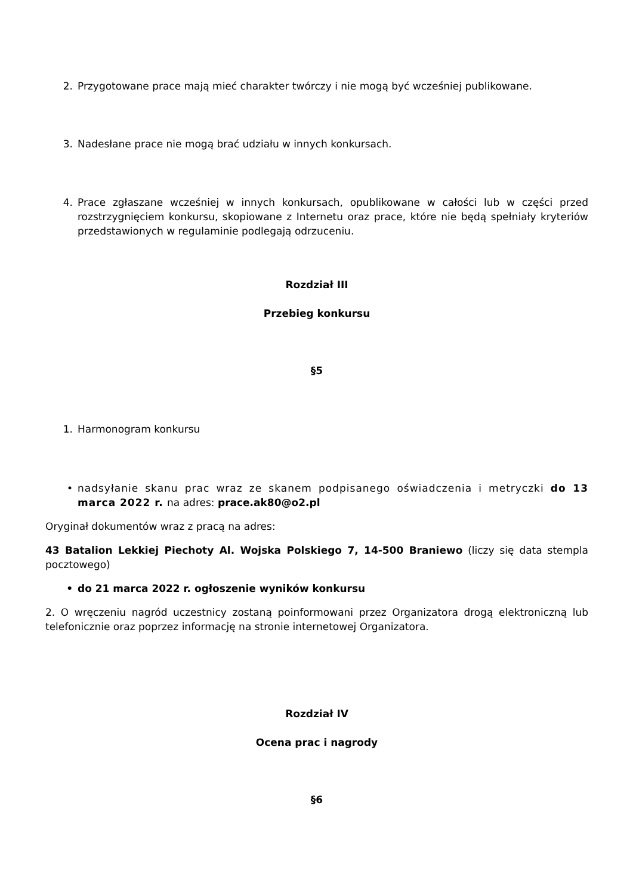2. Przygotowane prace mają mieć charakter twórczy i nie mogą być wcześniej publikowane.
3. Nadesłane prace nie mogą brać udziału w innych konkursach.
4. Prace zgłaszane wcześniej w innych konkursach, opublikowane w całości lub w części przed rozstrzygnięciem konkursu, skopiowane z Internetu oraz prace, które nie będą spełniały kryteriów przedstawionych w regulaminie podlegają odrzuceniu.
Rozdział III
Przebieg konkursu
§5
1. Harmonogram konkursu
• nadsyłanie skanu prac wraz ze skanem podpisanego oświadczenia i metryczki do 13 marca 2022 r. na adres: prace.ak80@o2.pl
Oryginał dokumentów wraz z pracą na adres:
43 Batalion Lekkiej Piechoty Al. Wojska Polskiego 7, 14-500 Braniewo (liczy się data stempla pocztowego)
• do 21 marca 2022 r. ogłoszenie wyników konkursu
2. O wręczeniu nagród uczestnicy zostaną poinformowani przez Organizatora drogą elektroniczną lub telefonicznie oraz poprzez informację na stronie internetowej Organizatora.
Rozdział IV
Ocena prac i nagrody
§6